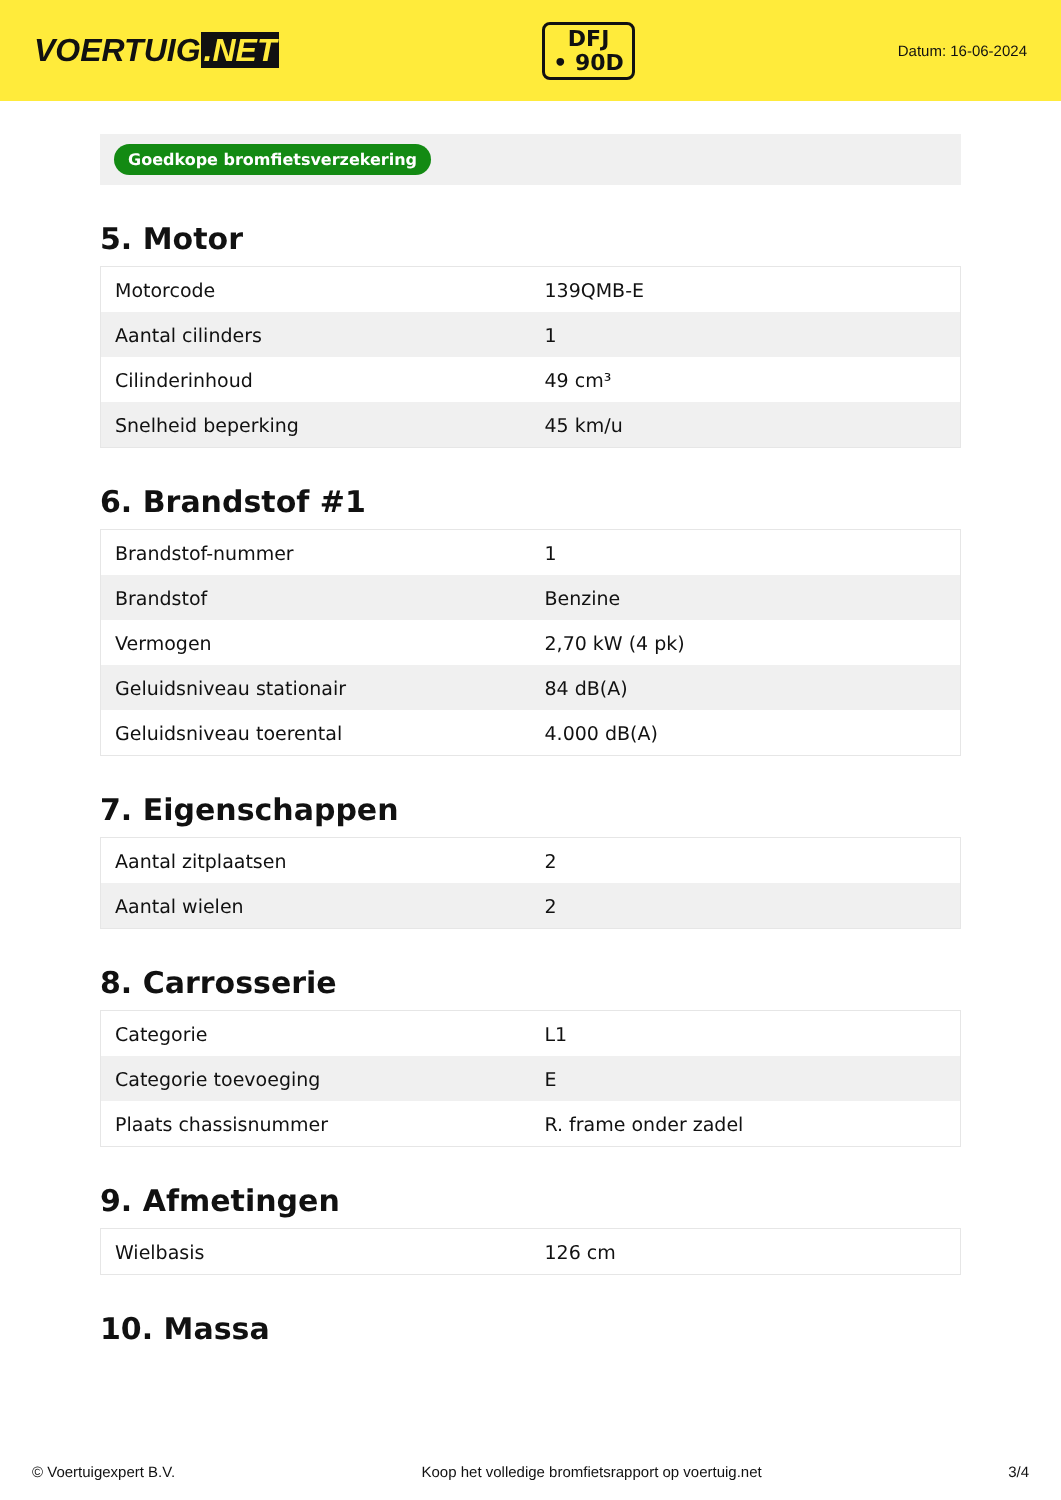VOERTUIG.NET
DFJ
• 90D
Datum: 16-06-2024
Goedkope bromfietsverzekering
5. Motor
| Motorcode | 139QMB-E |
| Aantal cilinders | 1 |
| Cilinderinhoud | 49 cm³ |
| Snelheid beperking | 45 km/u |
6. Brandstof #1
| Brandstof-nummer | 1 |
| Brandstof | Benzine |
| Vermogen | 2,70 kW (4 pk) |
| Geluidsniveau stationair | 84 dB(A) |
| Geluidsniveau toerental | 4.000 dB(A) |
7. Eigenschappen
| Aantal zitplaatsen | 2 |
| Aantal wielen | 2 |
8. Carrosserie
| Categorie | L1 |
| Categorie toevoeging | E |
| Plaats chassisnummer | R. frame onder zadel |
9. Afmetingen
| Wielbasis | 126 cm |
10. Massa
© Voertuigexpert B.V. Koop het volledige bromfietsrapport op voertuig.net 3/4